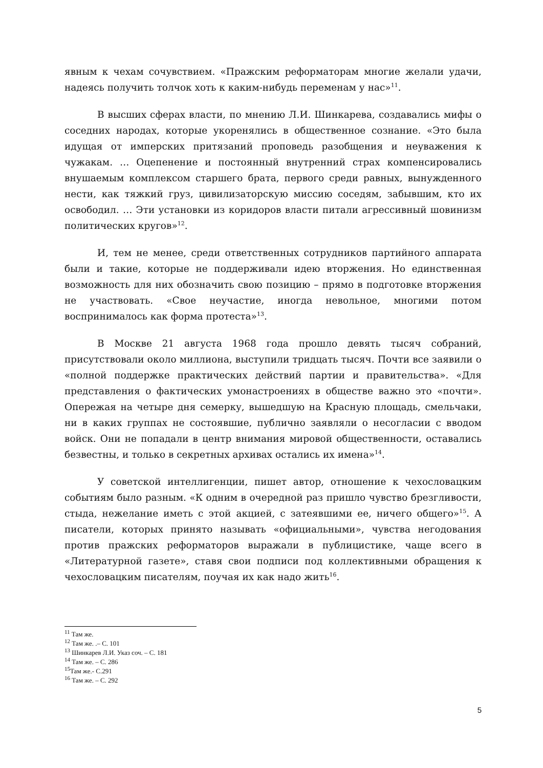явным к чехам сочувствием. «Пражским реформаторам многие желали удачи, надеясь получить толчок хоть к каким-нибудь переменам у нас»<sup>11</sup>.
В высших сферах власти, по мнению Л.И. Шинкарева, создавались мифы о соседних народах, которые укоренялись в общественное сознание. «Это была идущая от имперских притязаний проповедь разобщения и неуважения к чужакам. … Оцепенение и постоянный внутренний страх компенсировались внушаемым комплексом старшего брата, первого среди равных, вынужденного нести, как тяжкий груз, цивилизаторскую миссию соседям, забывшим, кто их освободил. … Эти установки из коридоров власти питали агрессивный шовинизм политических кругов»<sup>12</sup>.
И, тем не менее, среди ответственных сотрудников партийного аппарата были и такие, которые не поддерживали идею вторжения. Но единственная возможность для них обозначить свою позицию – прямо в подготовке вторжения не участвовать. «Свое неучастие, иногда невольное, многими потом воспринималось как форма протеста»<sup>13</sup>.
В Москве 21 августа 1968 года прошло девять тысяч собраний, присутствовали около миллиона, выступили тридцать тысяч. Почти все заявили о «полной поддержке практических действий партии и правительства». «Для представления о фактических умонастроениях в обществе важно это «почти». Опережая на четыре дня семерку, вышедшую на Красную площадь, смельчаки, ни в каких группах не состоявшие, публично заявляли о несогласии с вводом войск. Они не попадали в центр внимания мировой общественности, оставались безвестны, и только в секретных архивах остались их имена»<sup>14</sup>.
У советской интеллигенции, пишет автор, отношение к чехословацким событиям было разным. «К одним в очередной раз пришло чувство брезгливости, стыда, нежелание иметь с этой акцией, с затеявшими ее, ничего общего»<sup>15</sup>. А писатели, которых принято называть «официальными», чувства негодования против пражских реформаторов выражали в публицистике, чаще всего в «Литературной газете», ставя свои подписи под коллективными обращения к чехословацким писателям, поучая их как надо жить<sup>16</sup>.
<sup>11</sup> Там же.
<sup>12</sup> Там же. .– С. 101
<sup>13</sup> Шинкарев Л.И. Указ соч. – С. 181
<sup>14</sup> Там же. – С. 286
<sup>15</sup> Там же.- С.291
<sup>16</sup> Там же. – С. 292
5